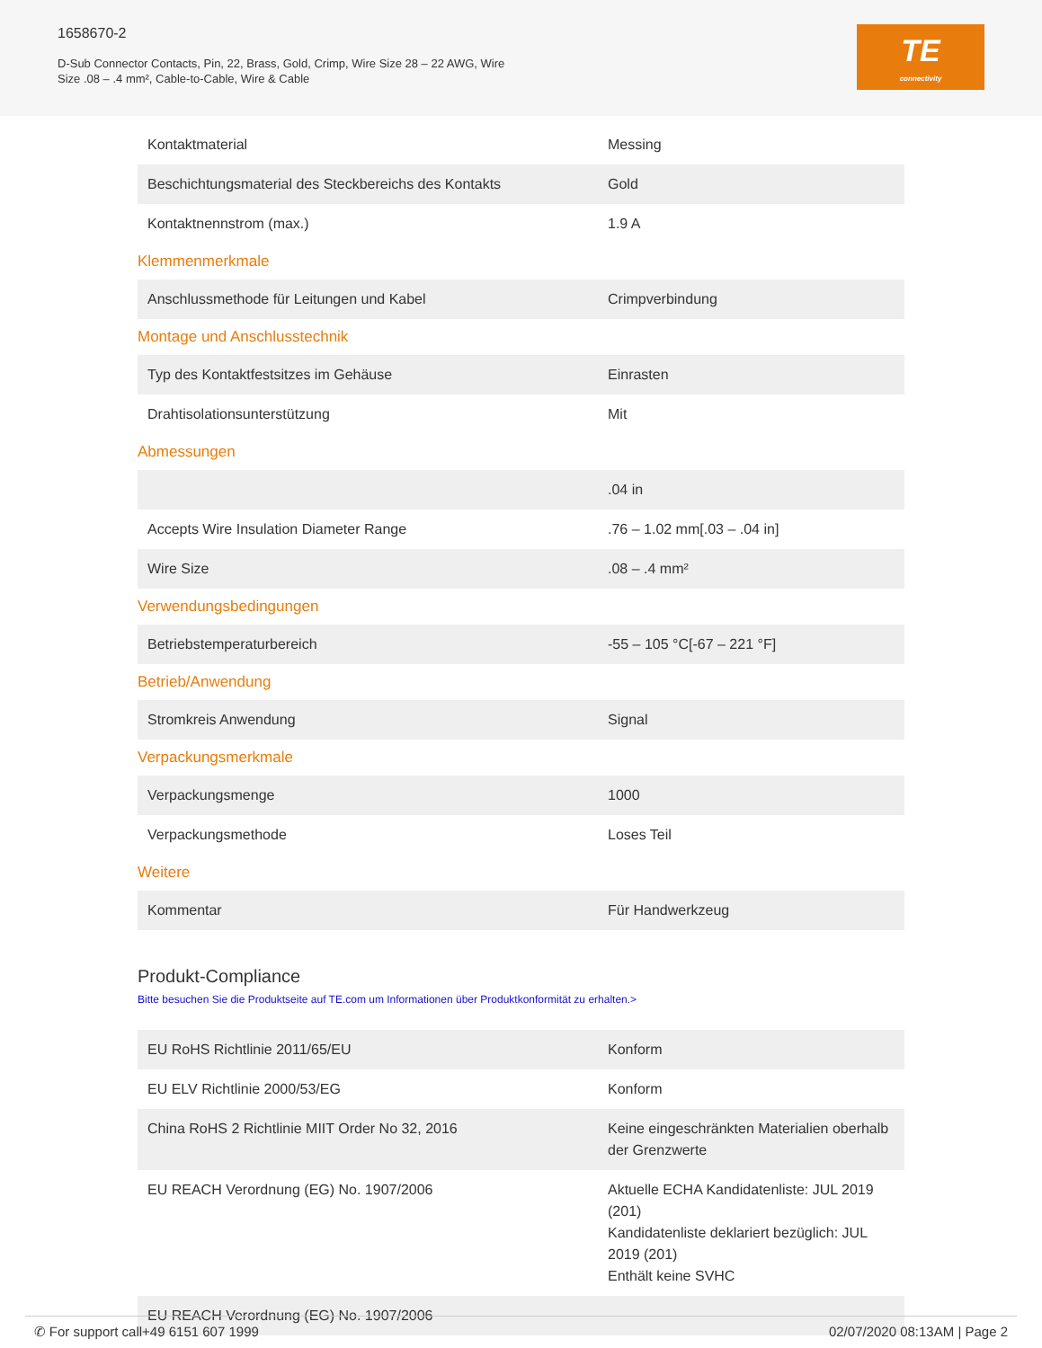1658670-2
D-Sub Connector Contacts, Pin, 22, Brass, Gold, Crimp, Wire Size 28 – 22 AWG, Wire Size .08 – .4 mm², Cable-to-Cable, Wire & Cable
TE
connectivity
| Kontaktmaterial | Messing |
| Beschichtungsmaterial des Steckbereichs des Kontakts | Gold |
| Kontaktnennstrom (max.) | 1.9 A |
Klemmenmerkmale
| Anschlussmethode für Leitungen und Kabel | Crimpverbindung |
Montage und Anschlusstechnik
| Typ des Kontaktfestsitzes im Gehäuse | Einrasten |
| Drahtisolationsunterstützung | Mit |
Abmessungen
| | .04 in |
| Accepts Wire Insulation Diameter Range | .76 – 1.02 mm[.03 – .04 in] |
| Wire Size | .08 – .4 mm² |
Verwendungsbedingungen
| Betriebstemperaturbereich | -55 – 105 °C[-67 – 221 °F] |
Betrieb/Anwendung
| Stromkreis Anwendung | Signal |
Verpackungsmerkmale
| Verpackungsmenge | 1000 |
| Verpackungsmethode | Loses Teil |
Weitere
| Kommentar | Für Handwerkzeug |
Produkt-Compliance
Bitte besuchen Sie die Produktseite auf TE.com um Informationen über Produktkonformität zu erhalten.>
| EU RoHS Richtlinie 2011/65/EU | Konform |
| EU ELV Richtlinie 2000/53/EG | Konform |
| China RoHS 2 Richtlinie MIIT Order No 32, 2016 | Keine eingeschränkten Materialien oberhalb der Grenzwerte |
| EU REACH Verordnung (EG) No. 1907/2006 | Aktuelle ECHA Kandidatenliste: JUL 2019 (201) Kandidatenliste deklariert bezüglich: JUL 2019 (201) Enthält keine SVHC |
| EU REACH Verordnung (EG) No. 1907/2006 | |
✆ For support call+49 6151 607 1999 02/07/2020 08:13AM | Page 2